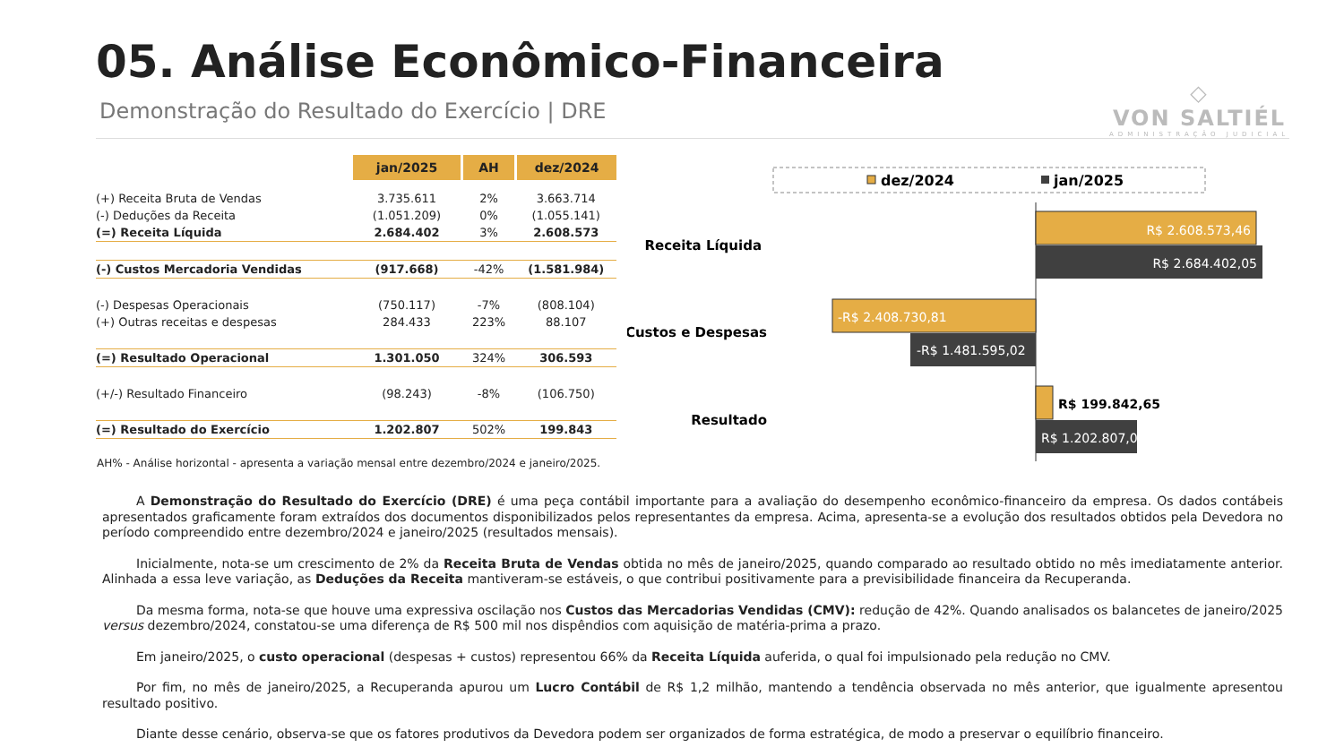05. Análise Econômico-Financeira
Demonstração do Resultado do Exercício | DRE
◇
VON SALTIÉL
ADMINISTRAÇÃO JUDICIAL
| | jan/2025 | AH | dez/2024 |
| (+) Receita Bruta de Vendas | 3.735.611 | 2% | 3.663.714 |
| (-) Deduções da Receita | (1.051.209) | 0% | (1.055.141) |
| (=) Receita Líquida | 2.684.402 | 3% | 2.608.573 |
| (-) Custos Mercadoria Vendidas | (917.668) | -42% | (1.581.984) |
| (-) Despesas Operacionais | (750.117) | -7% | (808.104) |
| (+) Outras receitas e despesas | 284.433 | 223% | 88.107 |
| (=) Resultado Operacional | 1.301.050 | 324% | 306.593 |
| (+/-) Resultado Financeiro | (98.243) | -8% | (106.750) |
| (=) Resultado do Exercício | 1.202.807 | 502% | 199.843 |
AH% - Análise horizontal - apresenta a variação mensal entre dezembro/2024 e janeiro/2025.
dez/2024
jan/2025
Receita Líquida
Custos e Despesas
Resultado
R$ 2.608.573,46
R$ 2.684.402,05
-R$ 2.408.730,81
-R$ 1.481.595,02
R$ 199.842,65
R$ 1.202.807,03
A Demonstração do Resultado do Exercício (DRE) é uma peça contábil importante para a avaliação do desempenho econômico-financeiro da empresa. Os dados contábeis apresentados graficamente foram extraídos dos documentos disponibilizados pelos representantes da empresa. Acima, apresenta-se a evolução dos resultados obtidos pela Devedora no período compreendido entre dezembro/2024 e janeiro/2025 (resultados mensais).
Inicialmente, nota-se um crescimento de 2% da Receita Bruta de Vendas obtida no mês de janeiro/2025, quando comparado ao resultado obtido no mês imediatamente anterior. Alinhada a essa leve variação, as Deduções da Receita mantiveram-se estáveis, o que contribui positivamente para a previsibilidade financeira da Recuperanda.
Da mesma forma, nota-se que houve uma expressiva oscilação nos Custos das Mercadorias Vendidas (CMV): redução de 42%. Quando analisados os balancetes de janeiro/2025 versus dezembro/2024, constatou-se uma diferença de R$ 500 mil nos dispêndios com aquisição de matéria-prima a prazo.
Em janeiro/2025, o custo operacional (despesas + custos) representou 66% da Receita Líquida auferida, o qual foi impulsionado pela redução no CMV.
Por fim, no mês de janeiro/2025, a Recuperanda apurou um Lucro Contábil de R$ 1,2 milhão, mantendo a tendência observada no mês anterior, que igualmente apresentou resultado positivo.
Diante desse cenário, observa-se que os fatores produtivos da Devedora podem ser organizados de forma estratégica, de modo a preservar o equilíbrio financeiro.